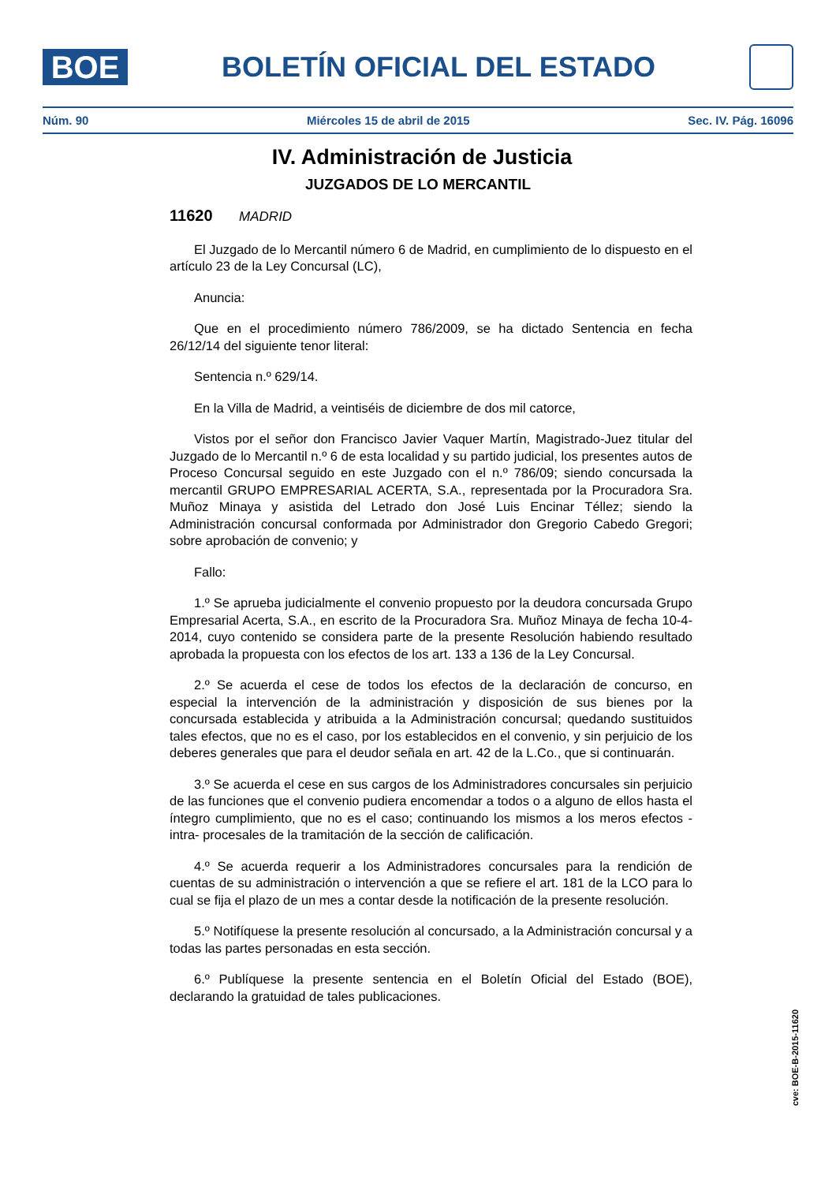BOE
BOLETÍN OFICIAL DEL ESTADO
Núm. 90 Miércoles 15 de abril de 2015 Sec. IV. Pág. 16096
IV. Administración de Justicia
JUZGADOS DE LO MERCANTIL
11620 MADRID
El Juzgado de lo Mercantil número 6 de Madrid, en cumplimiento de lo dispuesto en el artículo 23 de la Ley Concursal (LC),
Anuncia:
Que en el procedimiento número 786/2009, se ha dictado Sentencia en fecha 26/12/14 del siguiente tenor literal:
Sentencia n.º 629/14.
En la Villa de Madrid, a veintiséis de diciembre de dos mil catorce,
Vistos por el señor don Francisco Javier Vaquer Martín, Magistrado-Juez titular del Juzgado de lo Mercantil n.º 6 de esta localidad y su partido judicial, los presentes autos de Proceso Concursal seguido en este Juzgado con el n.º 786/09; siendo concursada la mercantil GRUPO EMPRESARIAL ACERTA, S.A., representada por la Procuradora Sra. Muñoz Minaya y asistida del Letrado don José Luis Encinar Téllez; siendo la Administración concursal conformada por Administrador don Gregorio Cabedo Gregori; sobre aprobación de convenio; y
Fallo:
1.º Se aprueba judicialmente el convenio propuesto por la deudora concursada Grupo Empresarial Acerta, S.A., en escrito de la Procuradora Sra. Muñoz Minaya de fecha 10-4-2014, cuyo contenido se considera parte de la presente Resolución habiendo resultado aprobada la propuesta con los efectos de los art. 133 a 136 de la Ley Concursal.
2.º Se acuerda el cese de todos los efectos de la declaración de concurso, en especial la intervención de la administración y disposición de sus bienes por la concursada establecida y atribuida a la Administración concursal; quedando sustituidos tales efectos, que no es el caso, por los establecidos en el convenio, y sin perjuicio de los deberes generales que para el deudor señala en art. 42 de la L.Co., que si continuarán.
3.º Se acuerda el cese en sus cargos de los Administradores concursales sin perjuicio de las funciones que el convenio pudiera encomendar a todos o a alguno de ellos hasta el íntegro cumplimiento, que no es el caso; continuando los mismos a los meros efectos - intra- procesales de la tramitación de la sección de calificación.
4.º Se acuerda requerir a los Administradores concursales para la rendición de cuentas de su administración o intervención a que se refiere el art. 181 de la LCO para lo cual se fija el plazo de un mes a contar desde la notificación de la presente resolución.
5.º Notifíquese la presente resolución al concursado, a la Administración concursal y a todas las partes personadas en esta sección.
6.º Publíquese la presente sentencia en el Boletín Oficial del Estado (BOE), declarando la gratuidad de tales publicaciones.
cve: BOE-B-2015-11620